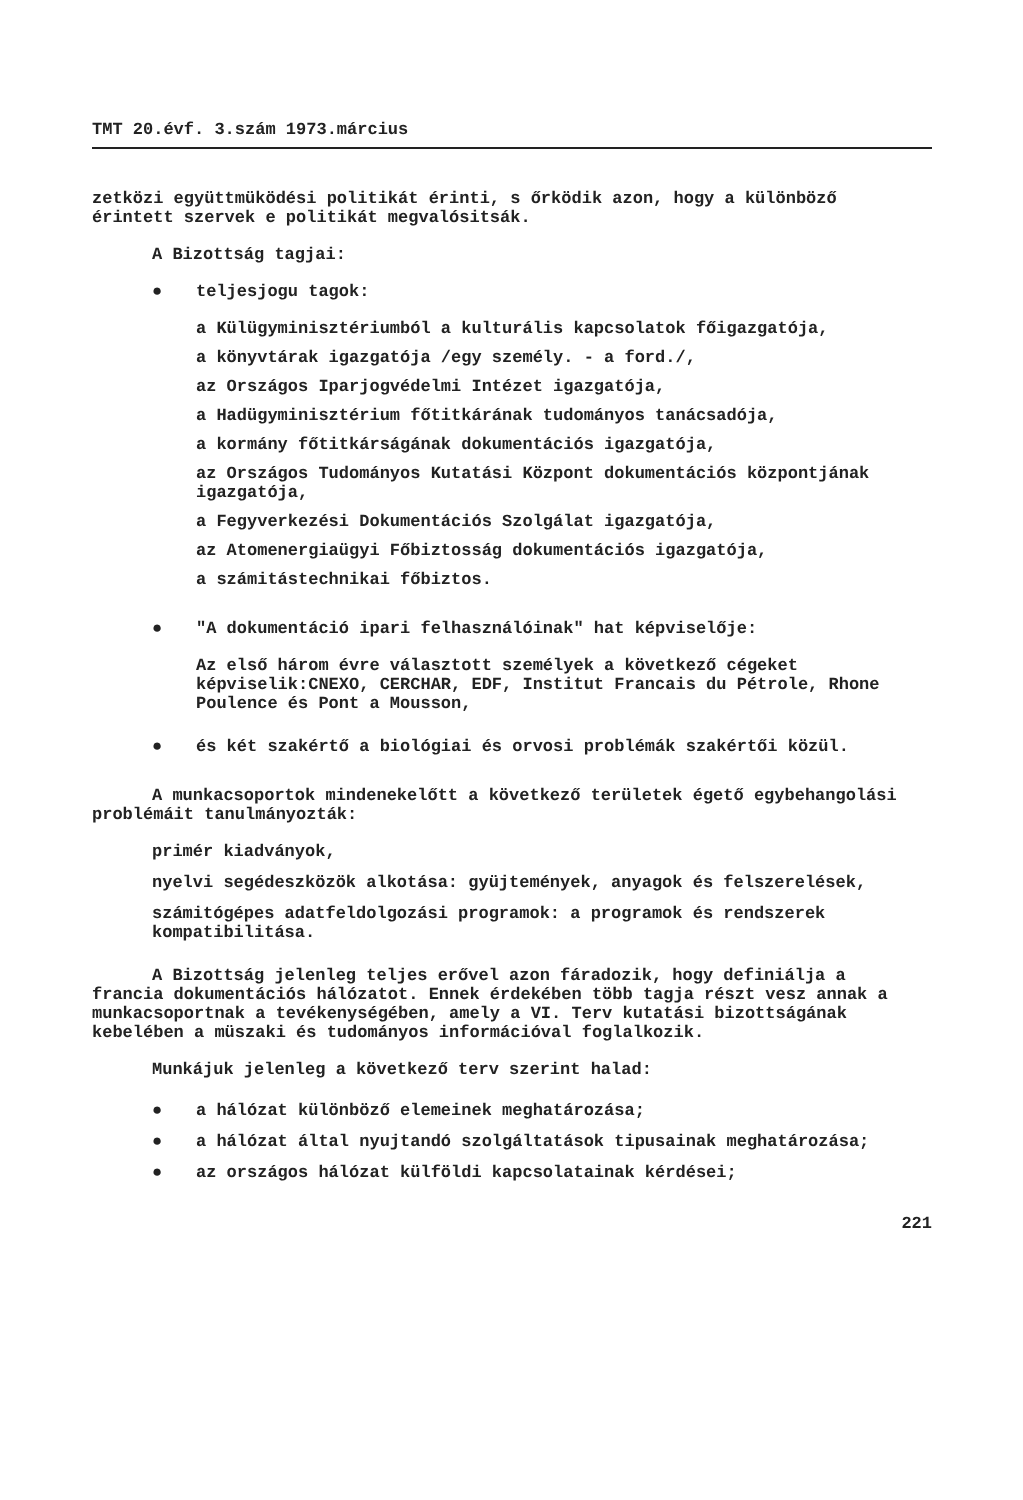TMT 20.évf. 3.szám 1973.március
zetközi együttmüködési politikát érinti, s őrködik azon, hogy a különböző érintett szervek e politikát megvalósitsák.
A Bizottság tagjai:
● teljesjogu tagok:
a Külügyminisztériumból a kulturális kapcsolatok főigazgatója,
a könyvtárak igazgatója /egy személy. - a ford./,
az Országos Iparjogvédelmi Intézet igazgatója,
a Hadügyminisztérium főtitkárának tudományos tanácsadója,
a kormány főtitkárságának dokumentációs igazgatója,
az Országos Tudományos Kutatási Központ dokumentációs központjának igazgatója,
a Fegyverkezési Dokumentációs Szolgálat igazgatója,
az Atomenergiaügyi Főbiztosság dokumentációs igazgatója,
a számitástechnikai főbiztos.
● "A dokumentáció ipari felhasználóinak" hat képviselője:
Az első három évre választott személyek a következő cégeket képviselik:CNEXO, CERCHAR, EDF, Institut Francais du Pétrole, Rhone Poulence és Pont a Mousson,
● és két szakértő a biológiai és orvosi problémák szakértői közül.
A munkacsoportok mindenekelőtt a következő területek égető egybehangolási problémáit tanulmányozták:
primér kiadványok,
nyelvi segédeszközök alkotása: gyüjtemények, anyagok és felszerelések,
számitógépes adatfeldolgozási programok: a programok és rendszerek kompatibilitása.
A Bizottság jelenleg teljes erővel azon fáradozik, hogy definiálja a francia dokumentációs hálózatot. Ennek érdekében több tagja részt vesz annak a munkacsoportnak a tevékenységében, amely a VI. Terv kutatási bizottságának kebelében a müszaki és tudományos információval foglalkozik.
Munkájuk jelenleg a következő terv szerint halad:
● a hálózat különböző elemeinek meghatározása;
● a hálózat által nyujtandó szolgáltatások tipusainak meghatározása;
● az országos hálózat külföldi kapcsolatainak kérdései;
221